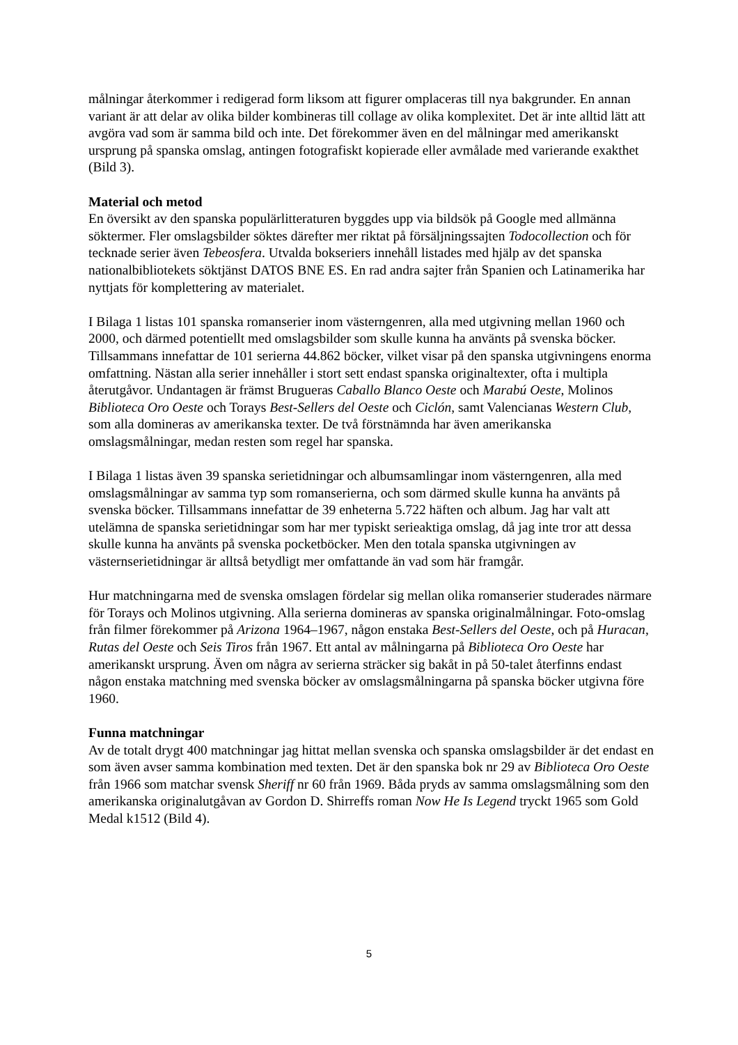målningar återkommer i redigerad form liksom att figurer omplaceras till nya bakgrunder. En annan variant är att delar av olika bilder kombineras till collage av olika komplexitet. Det är inte alltid lätt att avgöra vad som är samma bild och inte. Det förekommer även en del målningar med amerikanskt ursprung på spanska omslag, antingen fotografiskt kopierade eller avmålade med varierande exakthet (Bild 3).
Material och metod
En översikt av den spanska populärlitteraturen byggdes upp via bildsök på Google med allmänna söktermer. Fler omslagsbilder söktes därefter mer riktat på försäljningssajten Todocollection och för tecknade serier även Tebeosfera. Utvalda bokseriers innehåll listades med hjälp av det spanska nationalbibliotekets söktjänst DATOS BNE ES. En rad andra sajter från Spanien och Latinamerika har nyttjats för komplettering av materialet.
I Bilaga 1 listas 101 spanska romanserier inom västerngenren, alla med utgivning mellan 1960 och 2000, och därmed potentiellt med omslagsbilder som skulle kunna ha använts på svenska böcker. Tillsammans innefattar de 101 serierna 44.862 böcker, vilket visar på den spanska utgivningens enorma omfattning. Nästan alla serier innehåller i stort sett endast spanska originaltexter, ofta i multipla återutgåvor. Undantagen är främst Brugueras Caballo Blanco Oeste och Marabú Oeste, Molinos Biblioteca Oro Oeste och Torays Best-Sellers del Oeste och Ciclón, samt Valencianas Western Club, som alla domineras av amerikanska texter. De två förstnämnda har även amerikanska omslagsmålningar, medan resten som regel har spanska.
I Bilaga 1 listas även 39 spanska serietidningar och albumsamlingar inom västerngenren, alla med omslagsmålningar av samma typ som romanserierna, och som därmed skulle kunna ha använts på svenska böcker. Tillsammans innefattar de 39 enheterna 5.722 häften och album. Jag har valt att utelämna de spanska serietidningar som har mer typiskt serieaktiga omslag, då jag inte tror att dessa skulle kunna ha använts på svenska pocketböcker. Men den totala spanska utgivningen av västernserietidningar är alltså betydligt mer omfattande än vad som här framgår.
Hur matchningarna med de svenska omslagen fördelar sig mellan olika romanserier studerades närmare för Torays och Molinos utgivning. Alla serierna domineras av spanska originalmålningar. Foto-omslag från filmer förekommer på Arizona 1964–1967, någon enstaka Best-Sellers del Oeste, och på Huracan, Rutas del Oeste och Seis Tiros från 1967. Ett antal av målningarna på Biblioteca Oro Oeste har amerikanskt ursprung. Även om några av serierna sträcker sig bakåt in på 50-talet återfinns endast någon enstaka matchning med svenska böcker av omslagsmålningarna på spanska böcker utgivna före 1960.
Funna matchningar
Av de totalt drygt 400 matchningar jag hittat mellan svenska och spanska omslagsbilder är det endast en som även avser samma kombination med texten. Det är den spanska bok nr 29 av Biblioteca Oro Oeste från 1966 som matchar svensk Sheriff nr 60 från 1969. Båda pryds av samma omslagsmålning som den amerikanska originalutgåvan av Gordon D. Shirreffs roman Now He Is Legend tryckt 1965 som Gold Medal k1512 (Bild 4).
5